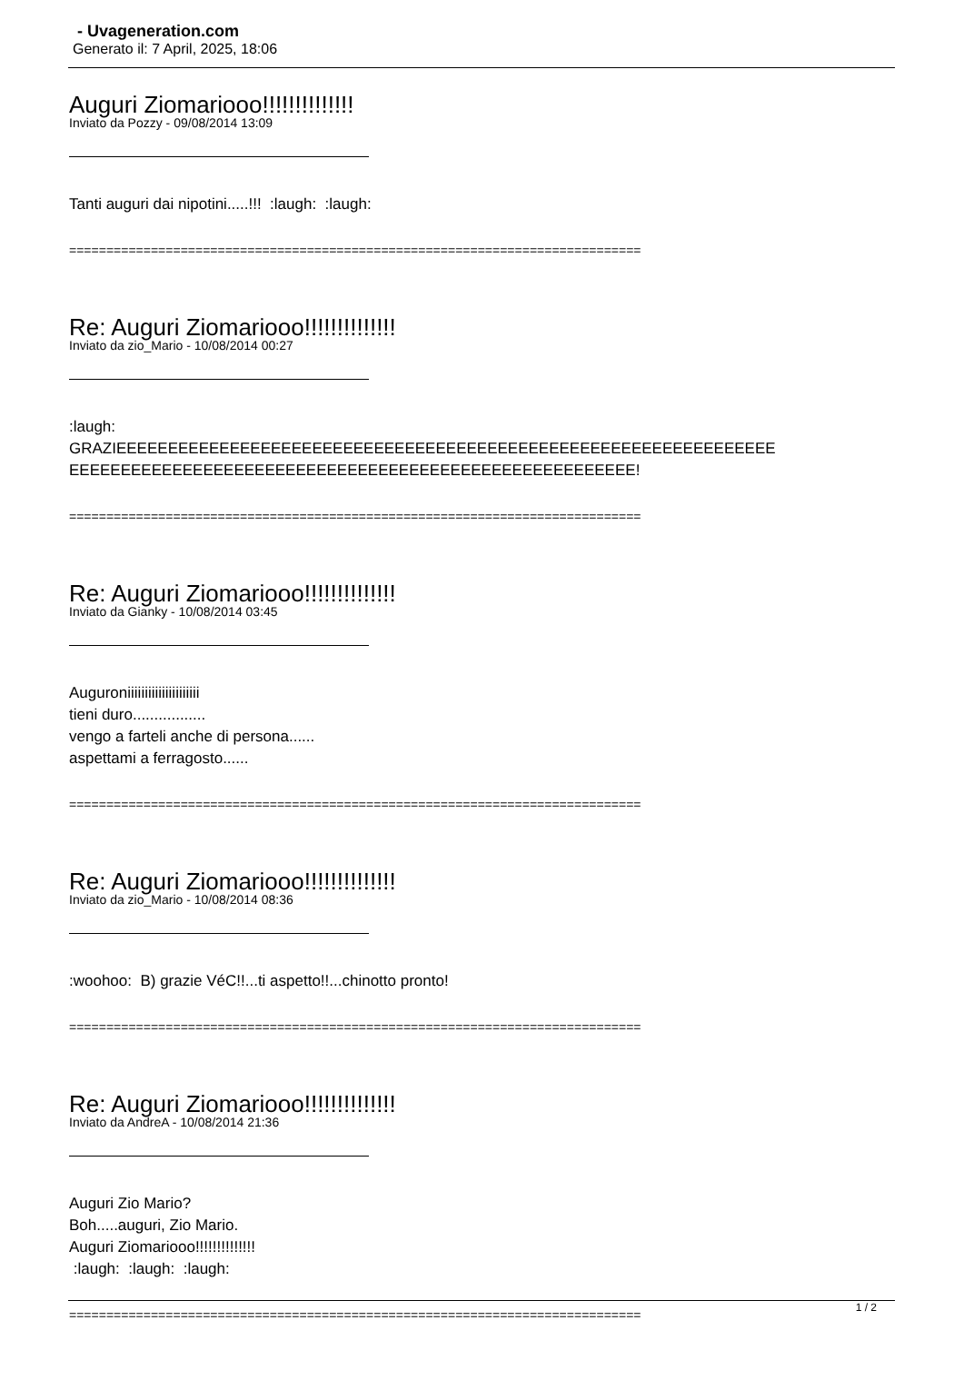- Uvageneration.com
Generato il: 7 April, 2025, 18:06
Auguri Ziomariooo!!!!!!!!!!!!!!
Inviato da Pozzy - 09/08/2014 13:09
Tanti auguri dai nipotini.....!!! :laugh: :laugh:
=============================================================================
Re: Auguri Ziomariooo!!!!!!!!!!!!!!
Inviato da zio_Mario - 10/08/2014 00:27
:laugh:
GRAZIEEEEEEEEEEEEEEEEEEEEEEEEEEEEEEEEEEEEEEEEEEEEEEEEEEEEEEEEEEEEEEEE
EEEEEEEEEEEEEEEEEEEEEEEEEEEEEEEEEEEEEEEEEEEEEEEEEEEEEEE!
=============================================================================
Re: Auguri Ziomariooo!!!!!!!!!!!!!!
Inviato da Gianky - 10/08/2014 03:45
Auguroniiiiiiiiiiiiiiiiiiiii
tieni duro.................
vengo a farteli anche di persona......
aspettami a ferragosto......
=============================================================================
Re: Auguri Ziomariooo!!!!!!!!!!!!!!
Inviato da zio_Mario - 10/08/2014 08:36
:woohoo: B) grazie VéC!!...ti aspetto!!...chinotto pronto!
=============================================================================
Re: Auguri Ziomariooo!!!!!!!!!!!!!!
Inviato da AndreA - 10/08/2014 21:36
Auguri Zio Mario?
Boh.....auguri, Zio Mario.
Auguri Ziomariooo!!!!!!!!!!!!!!
:laugh: :laugh: :laugh:
=============================================================================
1 / 2